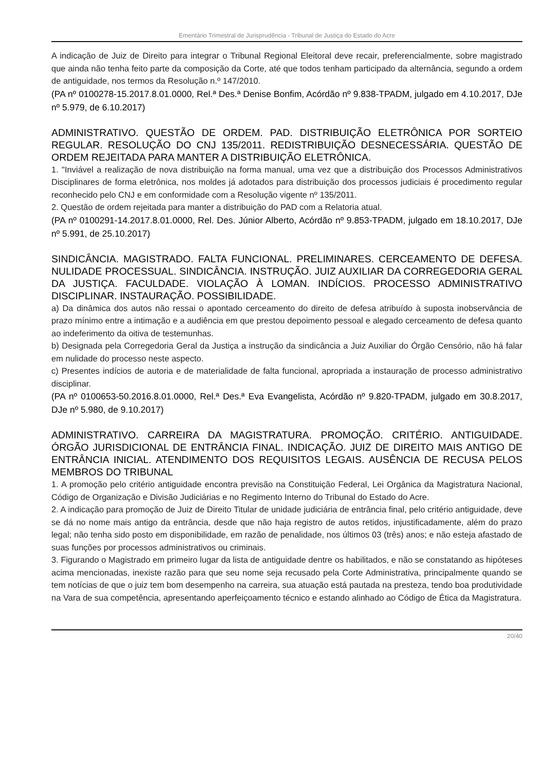Ementário Trimestral de Jurisprudência - Tribunal de Justiça do Estado do Acre
A indicação de Juiz de Direito para integrar o Tribunal Regional Eleitoral deve recair, preferencialmente, sobre magistrado que ainda não tenha feito parte da composição da Corte, até que todos tenham participado da alternância, segundo a ordem de antiguidade, nos termos da Resolução n.º 147/2010.
(PA nº 0100278-15.2017.8.01.0000, Rel.ª Des.ª Denise Bonfim, Acórdão nº 9.838-TPADM, julgado em 4.10.2017, DJe nº 5.979, de 6.10.2017)
ADMINISTRATIVO. QUESTÃO DE ORDEM. PAD. DISTRIBUIÇÃO ELETRÔNICA POR SORTEIO REGULAR. RESOLUÇÃO DO CNJ 135/2011. REDISTRIBUIÇÃO DESNECESSÁRIA. QUESTÃO DE ORDEM REJEITADA PARA MANTER A DISTRIBUIÇÃO ELETRÔNICA.
1. "Inviável a realização de nova distribuição na forma manual, uma vez que a distribuição dos Processos Administrativos Disciplinares de forma eletrônica, nos moldes já adotados para distribuição dos processos judiciais é procedimento regular reconhecido pelo CNJ e em conformidade com a Resolução vigente nº 135/2011.
2. Questão de ordem rejeitada para manter a distribuição do PAD com a Relatoria atual.
(PA nº 0100291-14.2017.8.01.0000, Rel. Des. Júnior Alberto, Acórdão nº 9.853-TPADM, julgado em 18.10.2017, DJe nº 5.991, de 25.10.2017)
SINDICÂNCIA. MAGISTRADO. FALTA FUNCIONAL. PRELIMINARES. CERCEAMENTO DE DEFESA. NULIDADE PROCESSUAL. SINDICÂNCIA. INSTRUÇÃO. JUIZ AUXILIAR DA CORREGEDORIA GERAL DA JUSTIÇA. FACULDADE. VIOLAÇÃO À LOMAN. INDÍCIOS. PROCESSO ADMINISTRATIVO DISCIPLINAR. INSTAURAÇÃO. POSSIBILIDADE.
a) Da dinâmica dos autos não ressai o apontado cerceamento do direito de defesa atribuído à suposta inobservância de prazo mínimo entre a intimação e a audiência em que prestou depoimento pessoal e alegado cerceamento de defesa quanto ao indeferimento da oitiva de testemunhas.
b) Designada pela Corregedoria Geral da Justiça a instrução da sindicância a Juiz Auxiliar do Órgão Censório, não há falar em nulidade do processo neste aspecto.
c) Presentes indícios de autoria e de materialidade de falta funcional, apropriada a instauração de processo administrativo disciplinar.
(PA nº 0100653-50.2016.8.01.0000, Rel.ª Des.ª Eva Evangelista, Acórdão nº 9.820-TPADM, julgado em 30.8.2017, DJe nº 5.980, de 9.10.2017)
ADMINISTRATIVO. CARREIRA DA MAGISTRATURA. PROMOÇÃO. CRITÉRIO. ANTIGUIDADE. ÓRGÃO JURISDICIONAL DE ENTRÂNCIA FINAL. INDICAÇÃO. JUIZ DE DIREITO MAIS ANTIGO DE ENTRÂNCIA INICIAL. ATENDIMENTO DOS REQUISITOS LEGAIS. AUSÊNCIA DE RECUSA PELOS MEMBROS DO TRIBUNAL
1. A promoção pelo critério antiguidade encontra previsão na Constituição Federal, Lei Orgânica da Magistratura Nacional, Código de Organização e Divisão Judiciárias e no Regimento Interno do Tribunal do Estado do Acre.
2. A indicação para promoção de Juiz de Direito Titular de unidade judiciária de entrância final, pelo critério antiguidade, deve se dá no nome mais antigo da entrância, desde que não haja registro de autos retidos, injustificadamente, além do prazo legal; não tenha sido posto em disponibilidade, em razão de penalidade, nos últimos 03 (três) anos; e não esteja afastado de suas funções por processos administrativos ou criminais.
3. Figurando o Magistrado em primeiro lugar da lista de antiguidade dentre os habilitados, e não se constatando as hipóteses acima mencionadas, inexiste razão para que seu nome seja recusado pela Corte Administrativa, principalmente quando se tem notícias de que o juiz tem bom desempenho na carreira, sua atuação está pautada na presteza, tendo boa produtividade na Vara de sua competência, apresentando aperfeiçoamento técnico e estando alinhado ao Código de Ética da Magistratura.
20/40